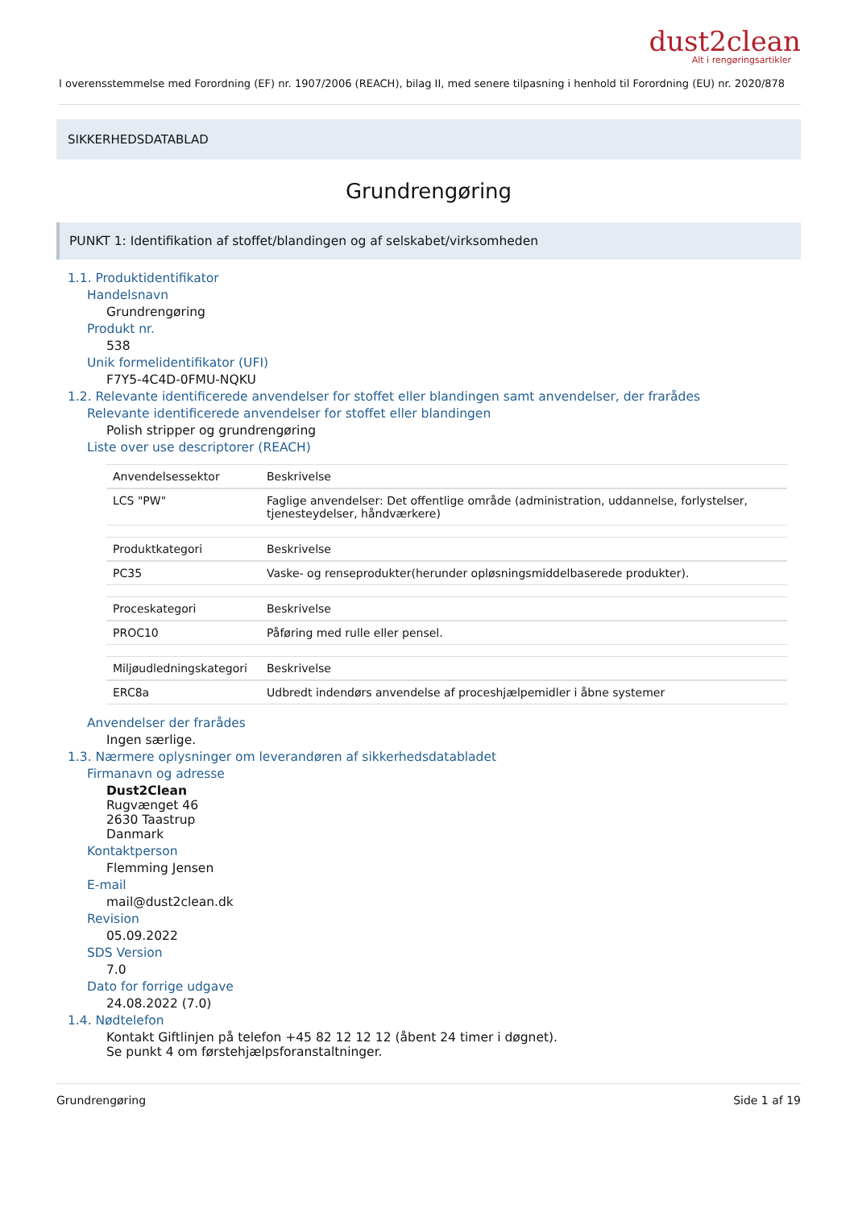dust2clean
Alt i rengøringsartikler
I overensstemmelse med Forordning (EF) nr. 1907/2006 (REACH), bilag II, med senere tilpasning i henhold til Forordning (EU) nr. 2020/878
SIKKERHEDSDATABLAD
Grundrengøring
PUNKT 1: Identifikation af stoffet/blandingen og af selskabet/virksomheden
1.1. Produktidentifikator
Handelsnavn
Grundrengøring
Produkt nr.
538
Unik formelidentifikator (UFI)
F7Y5-4C4D-0FMU-NQKU
1.2. Relevante identificerede anvendelser for stoffet eller blandingen samt anvendelser, der frarådes
Relevante identificerede anvendelser for stoffet eller blandingen
Polish stripper og grundrengøring
Liste over use descriptorer (REACH)
| Anvendelsessektor | Beskrivelse |
| --- | --- |
| LCS "PW" | Faglige anvendelser: Det offentlige område (administration, uddannelse, forlystelser, tjenesteydelser, håndværkere) |
| Produktkategori | Beskrivelse |
| --- | --- |
| PC35 | Vaske- og renseprodukter(herunder opløsningsmiddelbaserede produkter). |
| Proceskategori | Beskrivelse |
| --- | --- |
| PROC10 | Påføring med rulle eller pensel. |
| Miljøudledningskategori | Beskrivelse |
| --- | --- |
| ERC8a | Udbredt indendørs anvendelse af proceshjælpemidler i åbne systemer |
Anvendelser der frarådes
Ingen særlige.
1.3. Nærmere oplysninger om leverandøren af sikkerhedsdatabladet
Firmanavn og adresse
Dust2Clean
Rugvænget 46
2630 Taastrup
Danmark
Kontaktperson
Flemming Jensen
E-mail
mail@dust2clean.dk
Revision
05.09.2022
SDS Version
7.0
Dato for forrige udgave
24.08.2022 (7.0)
1.4. Nødtelefon
Kontakt Giftlinjen på telefon +45 82 12 12 12 (åbent 24 timer i døgnet).
Se punkt 4 om førstehjælpsforanstaltninger.
Grundrengøring Side 1 af 19